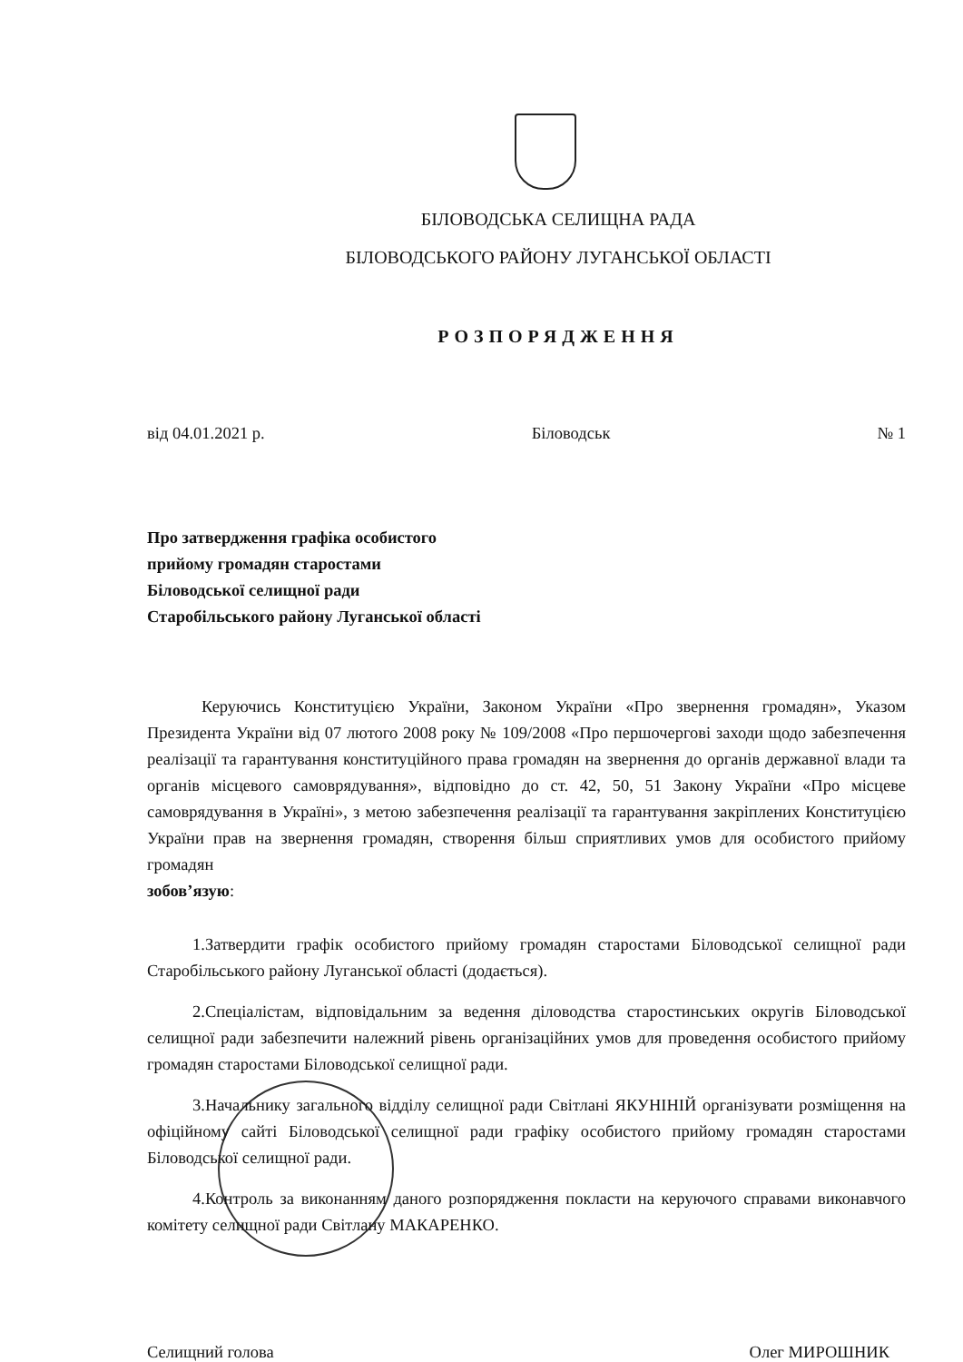БІЛОВОДСЬКА СЕЛИЩНА РАДА
БІЛОВОДСЬКОГО РАЙОНУ ЛУГАНСЬКОЇ ОБЛАСТІ
РОЗПОРЯДЖЕННЯ
від 04.01.2021 р. Біловодськ № 1
Про затвердження графіка особистого
прийому громадян старостами
Біловодської селищної ради
Старобільського району Луганської області
Керуючись Конституцією України, Законом України «Про звернення громадян», Указом Президента України від 07 лютого 2008 року № 109/2008 «Про першочергові заходи щодо забезпечення реалізації та гарантування конституційного права громадян на звернення до органів державної влади та органів місцевого самоврядування», відповідно до ст. 42, 50, 51 Закону України «Про місцеве самоврядування в Україні», з метою забезпечення реалізації та гарантування закріплених Конституцією України прав на звернення громадян, створення більш сприятливих умов для особистого прийому громадян
зобов’язую:
1.Затвердити графік особистого прийому громадян старостами Біловодської селищної ради Старобільського району Луганської області (додається).
2.Спеціалістам, відповідальним за ведення діловодства старостинських округів Біловодської селищної ради забезпечити належний рівень організаційних умов для проведення особистого прийому громадян старостами Біловодської селищної ради.
3.Начальнику загального відділу селищної ради Світлані ЯКУНІНІЙ організувати розміщення на офіційному сайті Біловодської селищної ради графіку особистого прийому громадян старостами Біловодської селищної ради.
4.Контроль за виконанням даного розпорядження покласти на керуючого справами виконавчого комітету селищної ради Світлану МАКАРЕНКО.
Селищний голова Олег МИРОШНИК